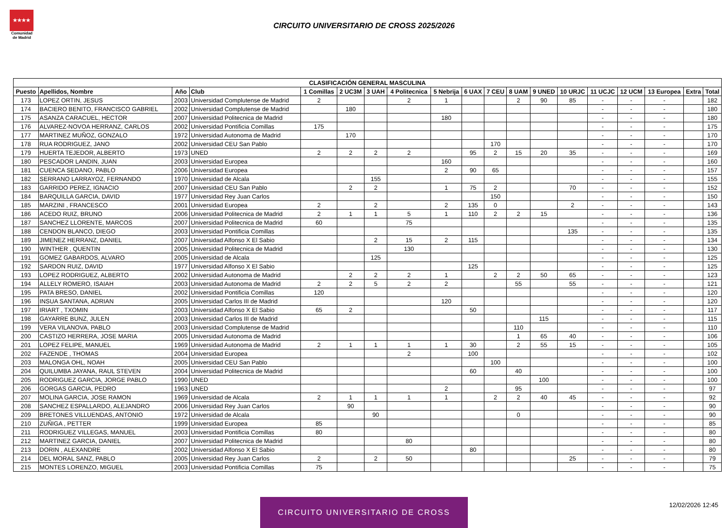★★★★
Comunidad de Madrid
CIRCUITO UNIVERSITARIO DE CROSS 2025/2026
| CLASIFICACIÓN GENERAL MASCULINA | | | | | | | | | | | | | | | | | | |
| --- | --- | --- | --- | --- | --- | --- | --- | --- | --- | --- | --- | --- | --- | --- | --- | --- | --- | --- |
| Puesto | Apellidos, Nombre | Año | Club | 1 Comillas | 2 UC3M | 3 UAH | 4 Politecnica | 5 Nebrija | 6 UAX | 7 CEU | 8 UAM | 9 UNED | 10 URJC | 11 UCJC | 12 UCM | 13 Europea | Extra | Total |
| 173 | LOPEZ ORTIN, JESUS | 2003 | Universidad Complutense de Madrid | 2 | | | 2 | 1 | | | 2 | 90 | 85 | - | - | - | | 182 |
| 174 | BACIERO BENITO, FRANCISCO GABRIEL | 2002 | Universidad Complutense de Madrid | | 180 | | | | | | | | | - | - | - | | 180 |
| 175 | ASANZA CARACUEL, HECTOR | 2007 | Universidad Politecnica de Madrid | | | | | 180 | | | | | | - | - | - | | 180 |
| 176 | ALVAREZ-NOVOA HERRANZ, CARLOS | 2002 | Universidad Pontificia Comillas | 175 | | | | | | | | | | - | - | - | | 175 |
| 177 | MARTINEZ MUÑOZ, GONZALO | 1972 | Universidad Autonoma de Madrid | | 170 | | | | | | | | | - | - | - | | 170 |
| 178 | RUA RODRIGUEZ, JANO | 2002 | Universidad CEU San Pablo | | | | | | | 170 | | | | - | - | - | | 170 |
| 179 | HUERTA TEJEDOR, ALBERTO | 1973 | UNED | 2 | 2 | 2 | 2 | | 95 | 2 | 15 | 20 | 35 | - | - | - | | 169 |
| 180 | PESCADOR LANDIN, JUAN | 2003 | Universidad Europea | | | | | 160 | | | | | | - | - | - | | 160 |
| 181 | CUENCA SEDANO, PABLO | 2006 | Universidad Europea | | | | | 2 | 90 | 65 | | | | - | - | - | | 157 |
| 182 | SERRANO LARRAYOZ, FERNANDO | 1970 | Universidad de Alcala | | | 155 | | | | | | | | - | - | - | | 155 |
| 183 | GARRIDO PEREZ, IGNACIO | 2007 | Universidad CEU San Pablo | | 2 | 2 | | 1 | 75 | 2 | | | 70 | - | - | - | | 152 |
| 184 | BARQUILLA GARCIA, DAVID | 1977 | Universidad Rey Juan Carlos | | | | | | | 150 | | | | - | - | - | | 150 |
| 185 | MARZINI , FRANCESCO | 2001 | Universidad Europea | 2 | | 2 | | 2 | 135 | 0 | | | 2 | - | - | - | | 143 |
| 186 | ACEDO RUIZ, BRUNO | 2006 | Universidad Politecnica de Madrid | 2 | 1 | 1 | 5 | 1 | 110 | 2 | 2 | 15 | | - | - | - | | 136 |
| 187 | SANCHEZ LLORENTE, MARCOS | 2007 | Universidad Politecnica de Madrid | 60 | | | 75 | | | | | | | - | - | - | | 135 |
| 188 | CENDON BLANCO, DIEGO | 2003 | Universidad Pontificia Comillas | | | | | | | | | | 135 | - | - | - | | 135 |
| 189 | JIMENEZ HERRANZ, DANIEL | 2007 | Universidad Alfonso X El Sabio | | | 2 | 15 | 2 | 115 | | | | | - | - | - | | 134 |
| 190 | WINTHER , QUENTIN | 2005 | Universidad Politecnica de Madrid | | | | 130 | | | | | | | - | - | - | | 130 |
| 191 | GOMEZ GABARDOS, ALVARO | 2005 | Universidad de Alcala | | | 125 | | | | | | | | - | - | - | | 125 |
| 192 | SARDON RUIZ, DAVID | 1977 | Universidad Alfonso X El Sabio | | | | | | 125 | | | | | - | - | - | | 125 |
| 193 | LOPEZ RODRIGUEZ, ALBERTO | 2002 | Universidad Autonoma de Madrid | | 2 | 2 | 2 | 1 | | 2 | 2 | 50 | 65 | - | - | - | | 123 |
| 194 | ALLELY ROMERO, ISAIAH | 2003 | Universidad Autonoma de Madrid | 2 | 2 | 5 | 2 | 2 | | | 55 | | 55 | - | - | - | | 121 |
| 195 | PATA BRESO, DANIEL | 2002 | Universidad Pontificia Comillas | 120 | | | | | | | | | | - | - | - | | 120 |
| 196 | INSUA SANTANA, ADRIAN | 2005 | Universidad Carlos III de Madrid | | | | | 120 | | | | | | - | - | - | | 120 |
| 197 | IRIART , TXOMIN | 2003 | Universidad Alfonso X El Sabio | 65 | 2 | | | | 50 | | | | | - | - | - | | 117 |
| 198 | GAYARRE BUNZ, JULEN | 2003 | Universidad Carlos III de Madrid | | | | | | | | | 115 | | - | - | - | | 115 |
| 199 | VERA VILANOVA, PABLO | 2003 | Universidad Complutense de Madrid | | | | | | | | 110 | | | - | - | - | | 110 |
| 200 | CASTIZO HERRERA, JOSE MARIA | 2005 | Universidad Autonoma de Madrid | | | | | | | | 1 | 65 | 40 | - | - | - | | 106 |
| 201 | LOPEZ FELIPE, MANUEL | 1969 | Universidad Autonoma de Madrid | 2 | 1 | 1 | 1 | 1 | 30 | | 2 | 55 | 15 | - | - | - | | 105 |
| 202 | FAZENDE , THOMAS | 2004 | Universidad Europea | | | | 2 | | 100 | | | | | - | - | - | | 102 |
| 203 | MALONGA OHL, NOAH | 2005 | Universidad CEU San Pablo | | | | | | | 100 | | | | - | - | - | | 100 |
| 204 | QUILUMBA JAYANA, RAUL STEVEN | 2004 | Universidad Politecnica de Madrid | | | | | | 60 | | 40 | | | - | - | - | | 100 |
| 205 | RODRIGUEZ GARCIA, JORGE PABLO | 1990 | UNED | | | | | | | | | 100 | | - | - | - | | 100 |
| 206 | GORGAS GARCIA, PEDRO | 1963 | UNED | | | | | 2 | | | 95 | | | - | - | - | | 97 |
| 207 | MOLINA GARCIA, JOSE RAMON | 1969 | Universidad de Alcala | 2 | 1 | 1 | 1 | 1 | | 2 | 2 | 40 | 45 | - | - | - | | 92 |
| 208 | SANCHEZ ESPALLARDO, ALEJANDRO | 2006 | Universidad Rey Juan Carlos | | 90 | | | | | | | | | - | - | - | | 90 |
| 209 | BRETONES VILLUENDAS, ANTONIO | 1972 | Universidad de Alcala | | | 90 | | | | | 0 | | | - | - | - | | 90 |
| 210 | ZUÑIGA , PETTER | 1999 | Universidad Europea | 85 | | | | | | | | | | - | - | - | | 85 |
| 211 | RODRIGUEZ VILLEGAS, MANUEL | 2003 | Universidad Pontificia Comillas | 80 | | | | | | | | | | - | - | - | | 80 |
| 212 | MARTINEZ GARCIA, DANIEL | 2007 | Universidad Politecnica de Madrid | | | | 80 | | | | | | | - | - | - | | 80 |
| 213 | DORIN , ALEXANDRE | 2002 | Universidad Alfonso X El Sabio | | | | | | 80 | | | | | - | - | - | | 80 |
| 214 | DEL MORAL SANZ, PABLO | 2005 | Universidad Rey Juan Carlos | 2 | | 2 | 50 | | | | | | 25 | - | - | - | | 79 |
| 215 | MONTES LORENZO, MIGUEL | 2003 | Universidad Pontificia Comillas | 75 | | | | | | | | | | - | - | - | | 75 |
CIRCUITO UNIVERSITARIO DE CROSS
12/02/2026 12:45